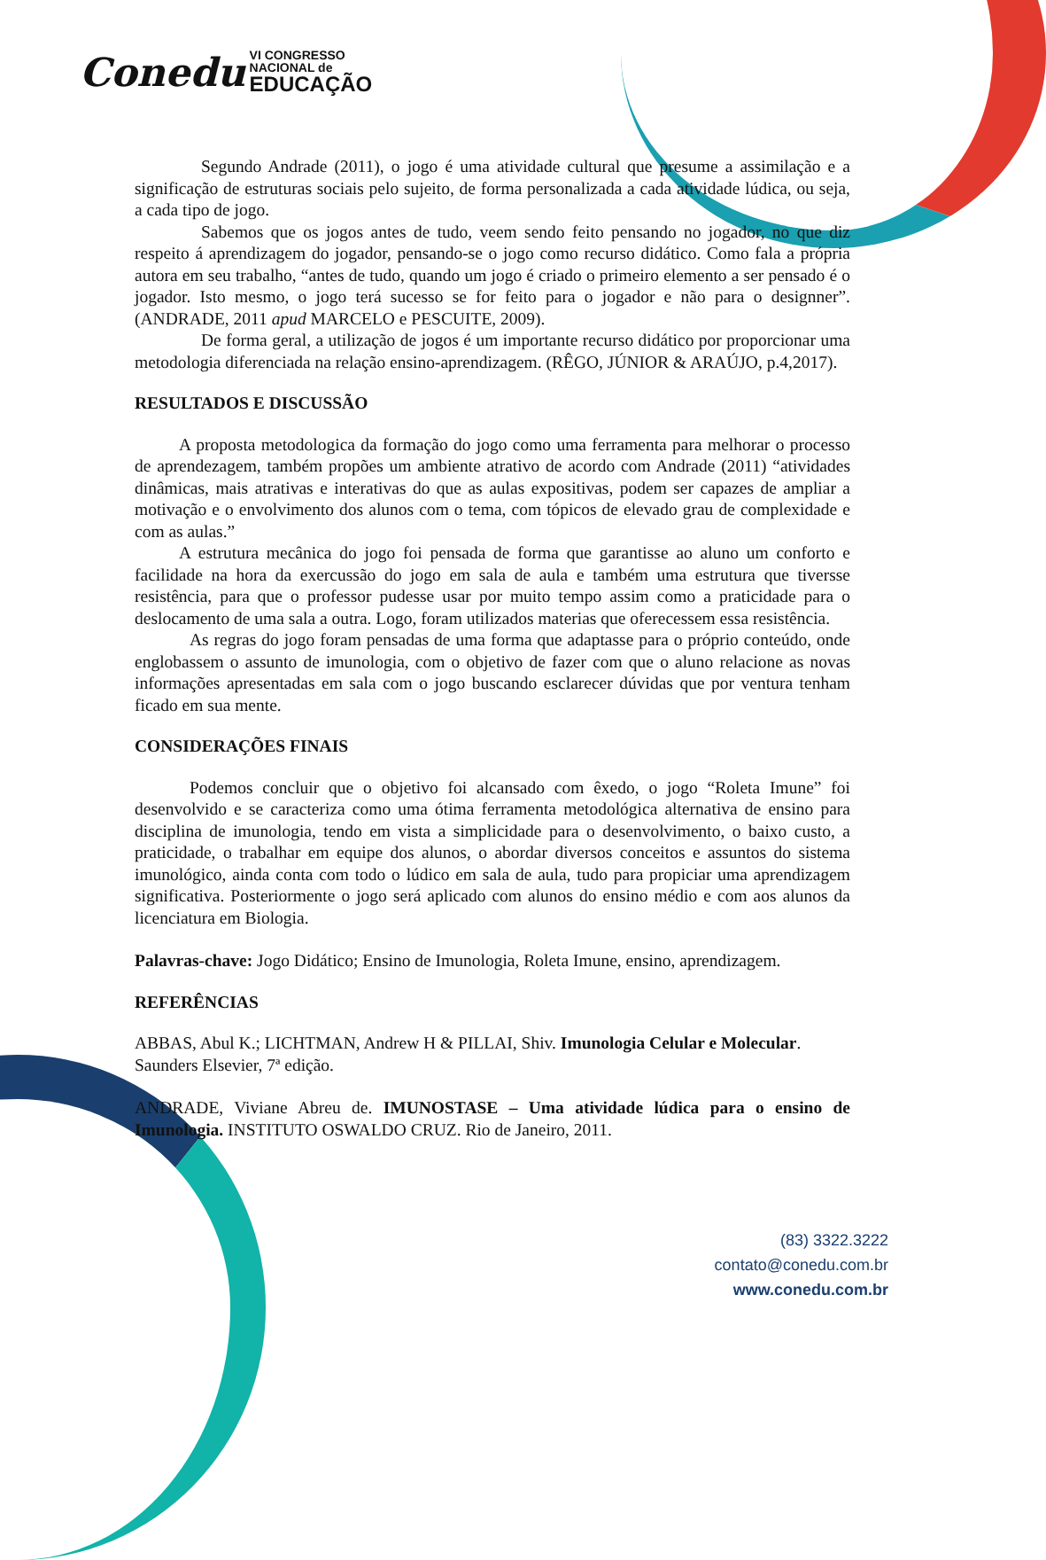Conedu VI CONGRESSO
NACIONAL de
EDUCAÇÃO
Segundo Andrade (2011), o jogo é uma atividade cultural que presume a assimilação e a significação de estruturas sociais pelo sujeito, de forma personalizada a cada atividade lúdica, ou seja, a cada tipo de jogo.
Sabemos que os jogos antes de tudo, veem sendo feito pensando no jogador, no que diz respeito á aprendizagem do jogador, pensando-se o jogo como recurso didático. Como fala a própria autora em seu trabalho, “antes de tudo, quando um jogo é criado o primeiro elemento a ser pensado é o jogador. Isto mesmo, o jogo terá sucesso se for feito para o jogador e não para o designner”. (ANDRADE, 2011 apud MARCELO e PESCUITE, 2009).
De forma geral, a utilização de jogos é um importante recurso didático por proporcionar uma metodologia diferenciada na relação ensino-aprendizagem. (RÊGO, JÚNIOR & ARAÚJO, p.4,2017).
RESULTADOS E DISCUSSÃO
A proposta metodologica da formação do jogo como uma ferramenta para melhorar o processo de aprendezagem, também propões um ambiente atrativo de acordo com Andrade (2011) “atividades dinâmicas, mais atrativas e interativas do que as aulas expositivas, podem ser capazes de ampliar a motivação e o envolvimento dos alunos com o tema, com tópicos de elevado grau de complexidade e com as aulas.”
A estrutura mecânica do jogo foi pensada de forma que garantisse ao aluno um conforto e facilidade na hora da exercussão do jogo em sala de aula e também uma estrutura que tiversse resistência, para que o professor pudesse usar por muito tempo assim como a praticidade para o deslocamento de uma sala a outra. Logo, foram utilizados materias que oferecessem essa resistência.
As regras do jogo foram pensadas de uma forma que adaptasse para o próprio conteúdo, onde englobassem o assunto de imunologia, com o objetivo de fazer com que o aluno relacione as novas informações apresentadas em sala com o jogo buscando esclarecer dúvidas que por ventura tenham ficado em sua mente.
CONSIDERAÇÕES FINAIS
Podemos concluir que o objetivo foi alcansado com êxedo, o jogo “Roleta Imune” foi desenvolvido e se caracteriza como uma ótima ferramenta metodológica alternativa de ensino para disciplina de imunologia, tendo em vista a simplicidade para o desenvolvimento, o baixo custo, a praticidade, o trabalhar em equipe dos alunos, o abordar diversos conceitos e assuntos do sistema imunológico, ainda conta com todo o lúdico em sala de aula, tudo para propiciar uma aprendizagem significativa. Posteriormente o jogo será aplicado com alunos do ensino médio e com aos alunos da licenciatura em Biologia.
Palavras-chave: Jogo Didático; Ensino de Imunologia, Roleta Imune, ensino, aprendizagem.
REFERÊNCIAS
ABBAS, Abul K.; LICHTMAN, Andrew H & PILLAI, Shiv. Imunologia Celular e Molecular. Saunders Elsevier, 7ª edição.
ANDRADE, Viviane Abreu de. IMUNOSTASE – Uma atividade lúdica para o ensino de Imunologia. INSTITUTO OSWALDO CRUZ. Rio de Janeiro, 2011.
(83) 3322.3222
contato@conedu.com.br
www.conedu.com.br